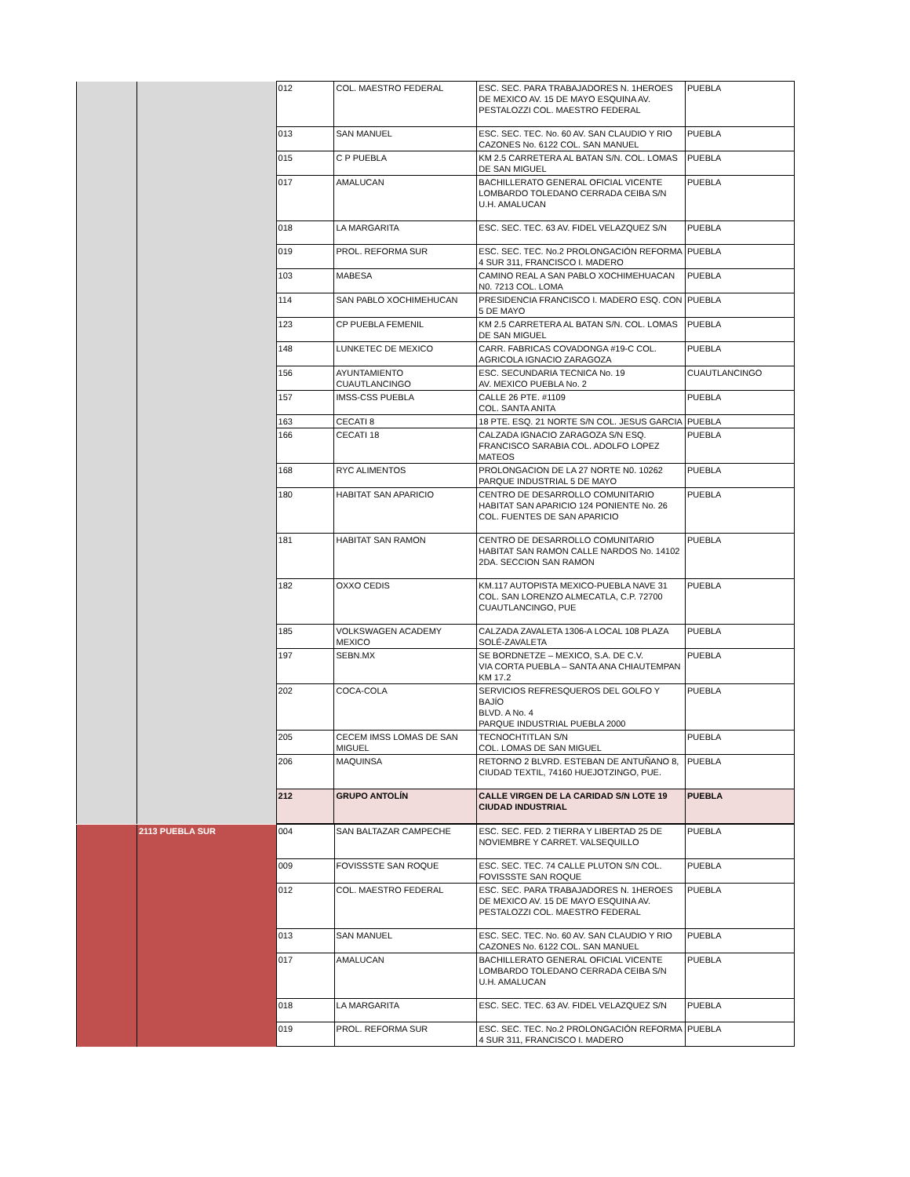| | | 012 | COL. MAESTRO FEDERAL | ESC. SEC. PARA TRABAJADORES N. 1HEROES DE MEXICO AV. 15 DE MAYO ESQUINA AV. PESTALOZZI COL. MAESTRO FEDERAL | PUEBLA |
| | | 013 | SAN MANUEL | ESC. SEC. TEC. No. 60 AV. SAN CLAUDIO Y RIO CAZONES No. 6122 COL. SAN MANUEL | PUEBLA |
| | | 015 | C P PUEBLA | KM 2.5 CARRETERA AL BATAN S/N. COL. LOMAS DE SAN MIGUEL | PUEBLA |
| | | 017 | AMALUCAN | BACHILLERATO GENERAL OFICIAL VICENTE LOMBARDO TOLEDANO CERRADA CEIBA S/N U.H. AMALUCAN | PUEBLA |
| | | 018 | LA MARGARITA | ESC. SEC. TEC. 63 AV. FIDEL VELAZQUEZ S/N | PUEBLA |
| | | 019 | PROL. REFORMA SUR | ESC. SEC. TEC. No.2 PROLONGACIÓN REFORMA 4 SUR 311, FRANCISCO I. MADERO | PUEBLA |
| | | 103 | MABESA | CAMINO REAL A SAN PABLO XOCHIMEHUACAN N0. 7213 COL. LOMA | PUEBLA |
| | | 114 | SAN PABLO XOCHIMEHUCAN | PRESIDENCIA FRANCISCO I. MADERO ESQ. CON 5 DE MAYO | PUEBLA |
| | | 123 | CP PUEBLA FEMENIL | KM 2.5 CARRETERA AL BATAN S/N. COL. LOMAS DE SAN MIGUEL | PUEBLA |
| | | 148 | LUNKETEC DE MEXICO | CARR. FABRICAS COVADONGA #19-C COL. AGRICOLA IGNACIO ZARAGOZA | PUEBLA |
| | | 156 | AYUNTAMIENTO CUAUTLANCINGO | ESC. SECUNDARIA TECNICA No. 19 AV. MEXICO PUEBLA No. 2 | CUAUTLANCINGO |
| | | 157 | IMSS-CSS PUEBLA | CALLE 26 PTE. #1109 COL. SANTA ANITA | PUEBLA |
| | | 163 | CECATI 8 | 18 PTE. ESQ. 21 NORTE S/N COL. JESUS GARCIA | PUEBLA |
| | | 166 | CECATI 18 | CALZADA IGNACIO ZARAGOZA S/N ESQ. FRANCISCO SARABIA COL. ADOLFO LOPEZ MATEOS | PUEBLA |
| | | 168 | RYC ALIMENTOS | PROLONGACION DE LA 27 NORTE N0. 10262 PARQUE INDUSTRIAL 5 DE MAYO | PUEBLA |
| | | 180 | HABITAT SAN APARICIO | CENTRO DE DESARROLLO COMUNITARIO HABITAT SAN APARICIO 124 PONIENTE No. 26 COL. FUENTES DE SAN APARICIO | PUEBLA |
| | | 181 | HABITAT SAN RAMON | CENTRO DE DESARROLLO COMUNITARIO HABITAT SAN RAMON CALLE NARDOS No. 14102 2DA. SECCION SAN RAMON | PUEBLA |
| | | 182 | OXXO CEDIS | KM.117 AUTOPISTA MEXICO-PUEBLA NAVE 31 COL. SAN LORENZO ALMECATLA, C.P. 72700 CUAUTLANCINGO, PUE | PUEBLA |
| | | 185 | VOLKSWAGEN ACADEMY MEXICO | CALZADA ZAVALETA 1306-A LOCAL 108 PLAZA SOLÉ-ZAVALETA | PUEBLA |
| | | 197 | SEBN.MX | SE BORDNETZE – MEXICO, S.A. DE C.V. VIA CORTA PUEBLA – SANTA ANA CHIAUTEMPAN KM 17.2 | PUEBLA |
| | | 202 | COCA-COLA | SERVICIOS REFRESQUEROS DEL GOLFO Y BAJÍO BLVD. A No. 4 PARQUE INDUSTRIAL PUEBLA 2000 | PUEBLA |
| | | 205 | CECEM IMSS LOMAS DE SAN MIGUEL | TECNOCHTITLAN S/N COL. LOMAS DE SAN MIGUEL | PUEBLA |
| | | 206 | MAQUINSA | RETORNO 2 BLVRD. ESTEBAN DE ANTUÑANO 8, CIUDAD TEXTIL, 74160 HUEJOTZINGO, PUE. | PUEBLA |
| | | 212 | GRUPO ANTOLÍN | CALLE VIRGEN DE LA CARIDAD S/N LOTE 19 CIUDAD INDUSTRIAL | PUEBLA |
| | 2113 PUEBLA SUR | 004 | SAN BALTAZAR CAMPECHE | ESC. SEC. FED. 2 TIERRA Y LIBERTAD 25 DE NOVIEMBRE Y CARRET. VALSEQUILLO | PUEBLA |
| | | 009 | FOVISSSTE SAN ROQUE | ESC. SEC. TEC. 74 CALLE PLUTON S/N COL. FOVISSSTE SAN ROQUE | PUEBLA |
| | | 012 | COL. MAESTRO FEDERAL | ESC. SEC. PARA TRABAJADORES N. 1HEROES DE MEXICO AV. 15 DE MAYO ESQUINA AV. PESTALOZZI COL. MAESTRO FEDERAL | PUEBLA |
| | | 013 | SAN MANUEL | ESC. SEC. TEC. No. 60 AV. SAN CLAUDIO Y RIO CAZONES No. 6122 COL. SAN MANUEL | PUEBLA |
| | | 017 | AMALUCAN | BACHILLERATO GENERAL OFICIAL VICENTE LOMBARDO TOLEDANO CERRADA CEIBA S/N U.H. AMALUCAN | PUEBLA |
| | | 018 | LA MARGARITA | ESC. SEC. TEC. 63 AV. FIDEL VELAZQUEZ S/N | PUEBLA |
| | | 019 | PROL. REFORMA SUR | ESC. SEC. TEC. No.2 PROLONGACIÓN REFORMA 4 SUR 311, FRANCISCO I. MADERO | PUEBLA |